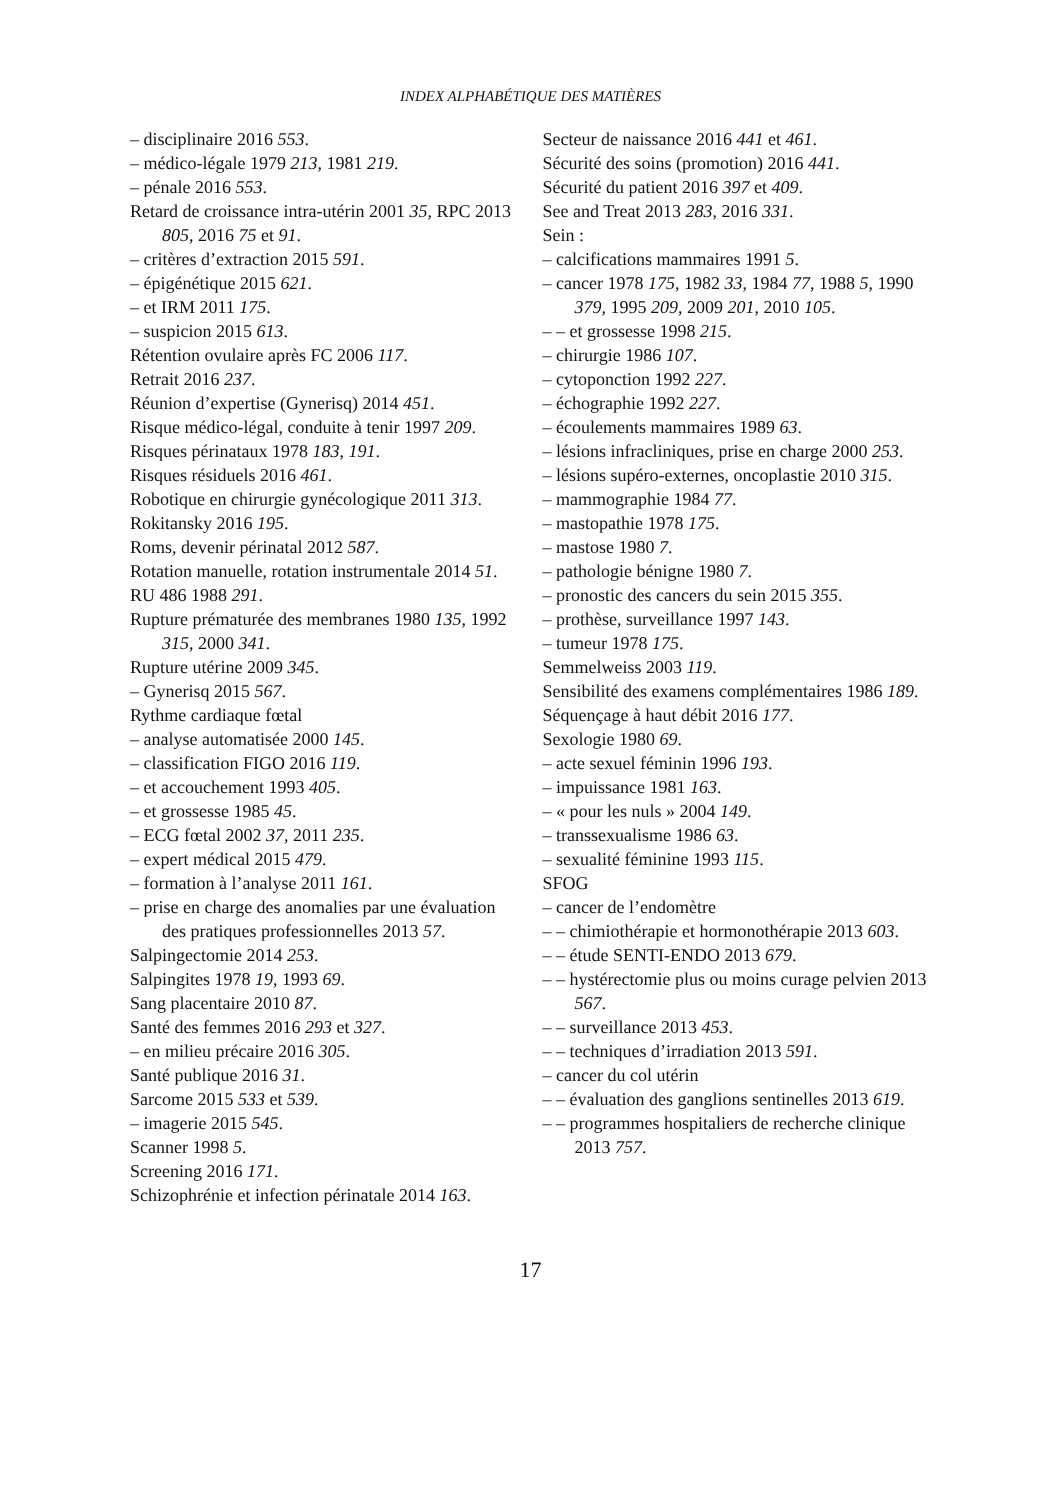INDEX ALPHABÉTIQUE DES MATIÈRES
– disciplinaire 2016 553.
– médico-légale 1979 213, 1981 219.
– pénale 2016 553.
Retard de croissance intra-utérin 2001 35, RPC 2013 805, 2016 75 et 91.
– critères d’extraction 2015 591.
– épigénétique 2015 621.
– et IRM 2011 175.
– suspicion 2015 613.
Rétention ovulaire après FC 2006 117.
Retrait 2016 237.
Réunion d’expertise (Gynerisq) 2014 451.
Risque médico-légal, conduite à tenir 1997 209.
Risques périnataux 1978 183, 191.
Risques résiduels 2016 461.
Robotique en chirurgie gynécologique 2011 313.
Rokitansky 2016 195.
Roms, devenir périnatal 2012 587.
Rotation manuelle, rotation instrumentale 2014 51.
RU 486 1988 291.
Rupture prématurée des membranes 1980 135, 1992 315, 2000 341.
Rupture utérine 2009 345.
– Gynerisq 2015 567.
Rythme cardiaque fœtal
– analyse automatisée 2000 145.
– classification FIGO 2016 119.
– et accouchement 1993 405.
– et grossesse 1985 45.
– ECG fœtal 2002 37, 2011 235.
– expert médical 2015 479.
– formation à l’analyse 2011 161.
– prise en charge des anomalies par une évaluation des pratiques professionnelles 2013 57.
Salpingectomie 2014 253.
Salpingites 1978 19, 1993 69.
Sang placentaire 2010 87.
Santé des femmes 2016 293 et 327.
– en milieu précaire 2016 305.
Santé publique 2016 31.
Sarcome 2015 533 et 539.
– imagerie 2015 545.
Scanner 1998 5.
Screening 2016 171.
Schizophrénie et infection périnatale 2014 163.
Secteur de naissance 2016 441 et 461.
Sécurité des soins (promotion) 2016 441.
Sécurité du patient 2016 397 et 409.
See and Treat 2013 283, 2016 331.
Sein :
– calcifications mammaires 1991 5.
– cancer 1978 175, 1982 33, 1984 77, 1988 5, 1990 379, 1995 209, 2009 201, 2010 105.
– – et grossesse 1998 215.
– chirurgie 1986 107.
– cytoponction 1992 227.
– échographie 1992 227.
– écoulements mammaires 1989 63.
– lésions infracliniques, prise en charge 2000 253.
– lésions supéro-externes, oncoplastie 2010 315.
– mammographie 1984 77.
– mastopathie 1978 175.
– mastose 1980 7.
– pathologie bénigne 1980 7.
– pronostic des cancers du sein 2015 355.
– prothèse, surveillance 1997 143.
– tumeur 1978 175.
Semmelweiss 2003 119.
Sensibilité des examens complémentaires 1986 189.
Séquençage à haut débit 2016 177.
Sexologie 1980 69.
– acte sexuel féminin 1996 193.
– impuissance 1981 163.
– « pour les nuls » 2004 149.
– transsexualisme 1986 63.
– sexualité féminine 1993 115.
SFOG
– cancer de l’endomètre
– – chimiothérapie et hormonothérapie 2013 603.
– – étude SENTI-ENDO 2013 679.
– – hystérectomie plus ou moins curage pelvien 2013 567.
– – surveillance 2013 453.
– – techniques d’irradiation 2013 591.
– cancer du col utérin
– – évaluation des ganglions sentinelles 2013 619.
– – programmes hospitaliers de recherche clinique 2013 757.
17